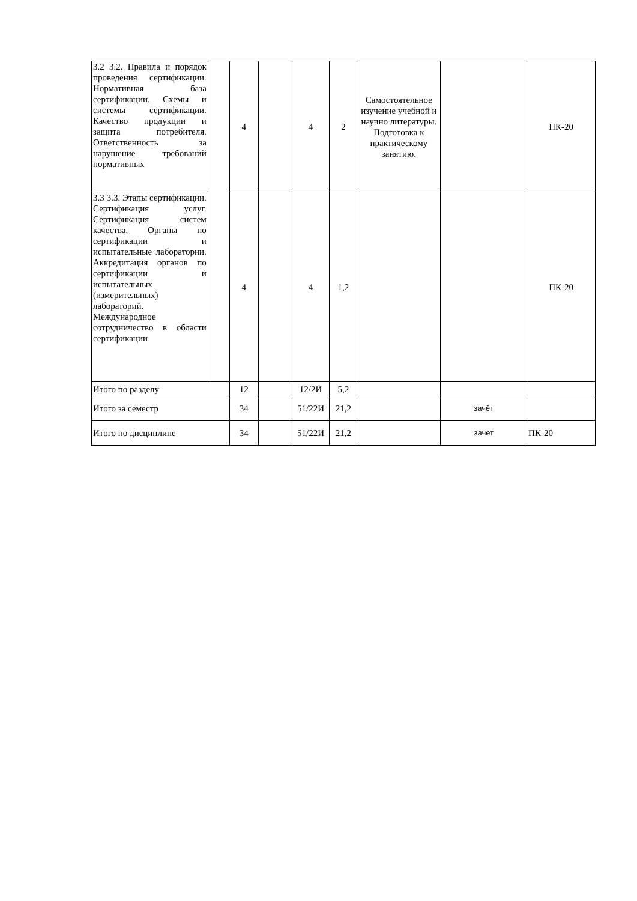| 3.2 3.2. Правила и порядок проведения сертификации. Нормативная база сертификации. Схемы и системы сертификации. Качество продукции и защита потребителя. Ответственность за нарушение требований нормативных | | 4 | | 4 | 2 | Самостоятельное изучение учебной и научно литературы. Подготовка к практическому занятию. | | ПК-20 |
| 3.3 3.3. Этапы сертификации. Сертификация услуг. Сертификация систем качества. Органы по сертификации и испытательные лаборатории. Аккредитация органов по сертификации и испытательных (измерительных) лабораторий. Международное сотрудничество в области сертификации | | 4 | | 4 | 1,2 | | | ПК-20 |
| Итого по разделу | | 12 | | 12/2И | 5,2 | | | |
| Итого за семестр | | 34 | | 51/22И | 21,2 | | зачёт | |
| Итого по дисциплине | | 34 | | 51/22И | 21,2 | | зачет | ПК-20 |